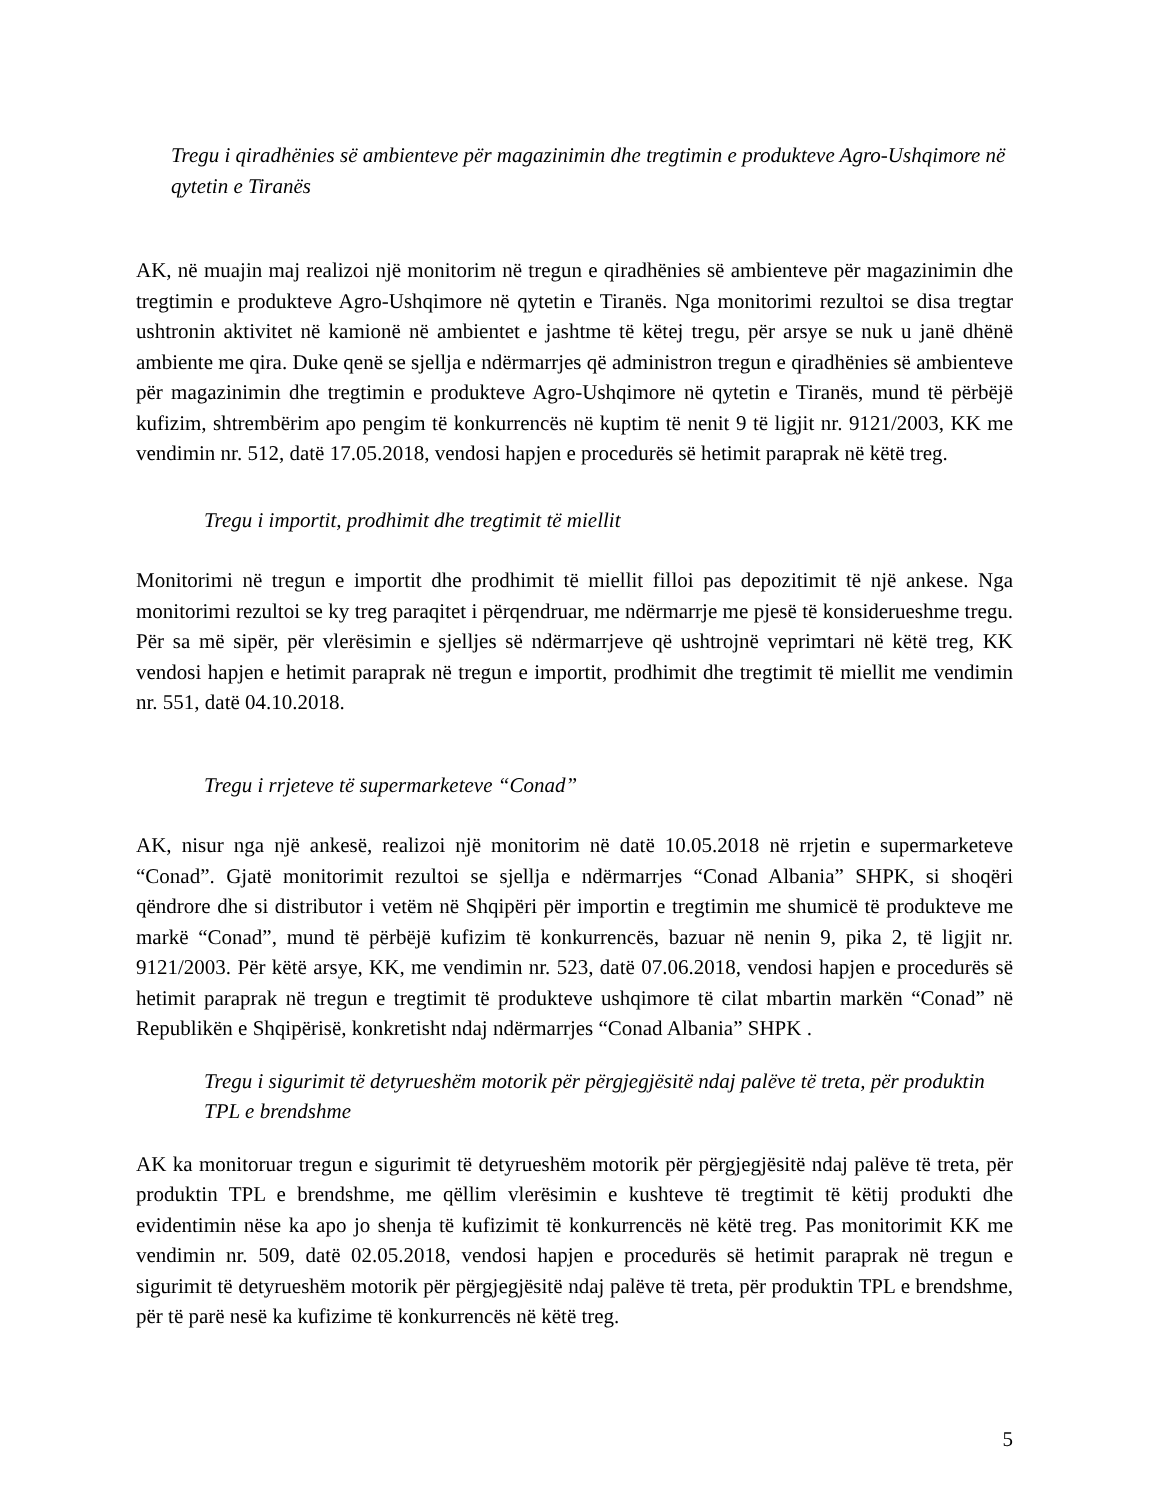Tregu i qiradhënies së ambienteve për magazinimin dhe tregtimin e produkteve Agro-Ushqimore në qytetin e Tiranës
AK, në muajin maj realizoi një monitorim në tregun e qiradhënies së ambienteve për magazinimin dhe tregtimin e produkteve Agro-Ushqimore në qytetin e Tiranës. Nga monitorimi rezultoi se disa tregtar ushtronin aktivitet në kamionë në ambientet e jashtme të këtej tregu, për arsye se nuk u janë dhënë ambiente me qira. Duke qenë se sjellja e ndërmarrjes që administron tregun e qiradhënies së ambienteve për magazinimin dhe tregtimin e produkteve Agro-Ushqimore në qytetin e Tiranës, mund të përbëjë kufizim, shtrembërim apo pengim të konkurrencës në kuptim të nenit 9 të ligjit nr. 9121/2003, KK me vendimin nr. 512, datë 17.05.2018, vendosi hapjen e procedurës së hetimit paraprak në këtë treg.
Tregu i importit, prodhimit dhe tregtimit të miellit
Monitorimi në tregun e importit dhe prodhimit të miellit filloi pas depozitimit të një ankese. Nga monitorimi rezultoi se ky treg paraqitet i përqendruar, me ndërmarrje me pjesë të konsiderueshme tregu. Për sa më sipër, për vlerësimin e sjelljes së ndërmarrjeve që ushtrojnë veprimtari në këtë treg, KK vendosi hapjen e hetimit paraprak në tregun e importit, prodhimit dhe tregtimit të miellit me vendimin nr. 551, datë 04.10.2018.
Tregu i rrjeteve të supermarketeve “Conad”
AK, nisur nga një ankesë, realizoi një monitorim në datë 10.05.2018 në rrjetin e supermarketeve “Conad”. Gjatë monitorimit rezultoi se sjellja e ndërmarrjes “Conad Albania” SHPK, si shoqëri qëndrore dhe si distributor i vetëm në Shqipëri për importin e tregtimin me shumicë të produkteve me markë “Conad”, mund të përbëjë kufizim të konkurrencës, bazuar në nenin 9, pika 2, të ligjit nr. 9121/2003. Për këtë arsye, KK, me vendimin nr. 523, datë 07.06.2018, vendosi hapjen e procedurës së hetimit paraprak në tregun e tregtimit të produkteve ushqimore të cilat mbartin markën “Conad” në Republikën e Shqipërisë, konkretisht ndaj ndërmarrjes “Conad Albania” SHPK .
Tregu i sigurimit të detyrueshëm motorik për përgjegjësitë ndaj palëve të treta, për produktin TPL e brendshme
AK ka monitoruar tregun e sigurimit të detyrueshëm motorik për përgjegjësitë ndaj palëve të treta, për produktin TPL e brendshme, me qëllim vlerësimin e kushteve të tregtimit të këtij produkti dhe evidentimin nëse ka apo jo shenja të kufizimit të konkurrencës në këtë treg. Pas monitorimit KK me vendimin nr. 509, datë 02.05.2018, vendosi hapjen e procedurës së hetimit paraprak në tregun e sigurimit të detyrueshëm motorik për përgjegjësitë ndaj palëve të treta, për produktin TPL e brendshme, për të parë nesë ka kufizime të konkurrencës në këtë treg.
5